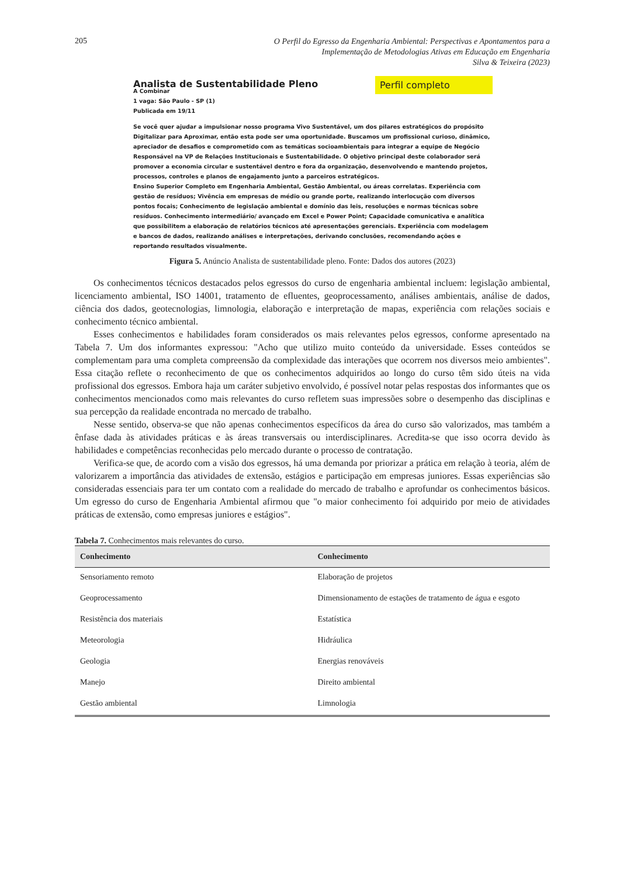205
O Perfil do Egresso da Engenharia Ambiental: Perspectivas e Apontamentos para a
Implementação de Metodologias Ativas em Educação em Engenharia
Silva & Teixeira (2023)
Analista de Sustentabilidade Pleno
Perfil completo
A Combinar
1 vaga: São Paulo - SP (1)
Publicada em 19/11
Se você quer ajudar a impulsionar nosso programa Vivo Sustentável, um dos pilares estratégicos do propósito Digitalizar para Aproximar, então esta pode ser uma oportunidade. Buscamos um profissional curioso, dinâmico, apreciador de desafios e comprometido com as temáticas socioambientais para integrar a equipe de Negócio Responsável na VP de Relações Institucionais e Sustentabilidade. O objetivo principal deste colaborador será promover a economia circular e sustentável dentro e fora da organização, desenvolvendo e mantendo projetos, processos, controles e planos de engajamento junto a parceiros estratégicos.
Ensino Superior Completo em Engenharia Ambiental, Gestão Ambiental, ou áreas correlatas. Experiência com gestão de resíduos; Vivência em empresas de médio ou grande porte, realizando interlocução com diversos pontos focais; Conhecimento de legislação ambiental e domínio das leis, resoluções e normas técnicas sobre resíduos. Conhecimento intermediário/ avançado em Excel e Power Point; Capacidade comunicativa e analítica que possibilitem a elaboração de relatórios técnicos até apresentações gerenciais. Experiência com modelagem e bancos de dados, realizando análises e interpretações, derivando conclusões, recomendando ações e reportando resultados visualmente.
Figura 5. Anúncio Analista de sustentabilidade pleno. Fonte: Dados dos autores (2023)
Os conhecimentos técnicos destacados pelos egressos do curso de engenharia ambiental incluem: legislação ambiental, licenciamento ambiental, ISO 14001, tratamento de efluentes, geoprocessamento, análises ambientais, análise de dados, ciência dos dados, geotecnologias, limnologia, elaboração e interpretação de mapas, experiência com relações sociais e conhecimento técnico ambiental.
Esses conhecimentos e habilidades foram considerados os mais relevantes pelos egressos, conforme apresentado na Tabela 7. Um dos informantes expressou: "Acho que utilizo muito conteúdo da universidade. Esses conteúdos se complementam para uma completa compreensão da complexidade das interações que ocorrem nos diversos meio ambientes". Essa citação reflete o reconhecimento de que os conhecimentos adquiridos ao longo do curso têm sido úteis na vida profissional dos egressos. Embora haja um caráter subjetivo envolvido, é possível notar pelas respostas dos informantes que os conhecimentos mencionados como mais relevantes do curso refletem suas impressões sobre o desempenho das disciplinas e sua percepção da realidade encontrada no mercado de trabalho.
Nesse sentido, observa-se que não apenas conhecimentos específicos da área do curso são valorizados, mas também a ênfase dada às atividades práticas e às áreas transversais ou interdisciplinares. Acredita-se que isso ocorra devido às habilidades e competências reconhecidas pelo mercado durante o processo de contratação.
Verifica-se que, de acordo com a visão dos egressos, há uma demanda por priorizar a prática em relação à teoria, além de valorizarem a importância das atividades de extensão, estágios e participação em empresas juniores. Essas experiências são consideradas essenciais para ter um contato com a realidade do mercado de trabalho e aprofundar os conhecimentos básicos. Um egresso do curso de Engenharia Ambiental afirmou que "o maior conhecimento foi adquirido por meio de atividades práticas de extensão, como empresas juniores e estágios".
Tabela 7. Conhecimentos mais relevantes do curso.
| Conhecimento | Conhecimento |
| --- | --- |
| Sensoriamento remoto | Elaboração de projetos |
| Geoprocessamento | Dimensionamento de estações de tratamento de água e esgoto |
| Resistência dos materiais | Estatística |
| Meteorologia | Hidráulica |
| Geologia | Energias renováveis |
| Manejo | Direito ambiental |
| Gestão ambiental | Limnologia |